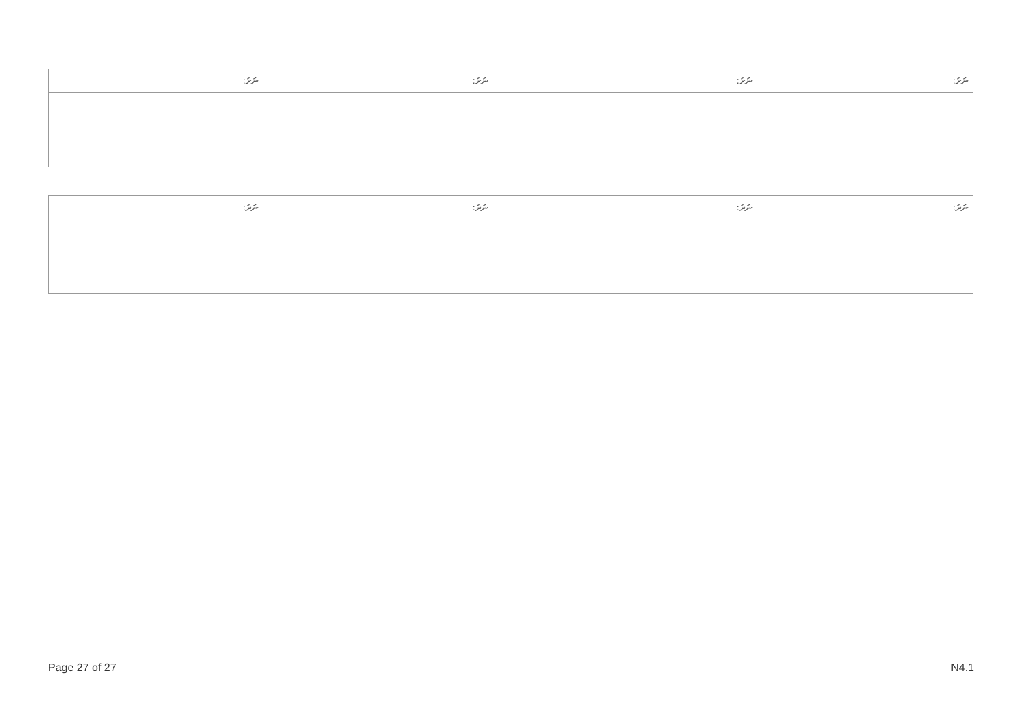| ނަރު: | ނަރު: | ނަރު: | ނަރު: |
| --- | --- | --- | --- |
| ނަރު: | ނަރު: | ނަރު: | ނަރު: |
| --- | --- | --- | --- |
Page 27 of 27 N4.1